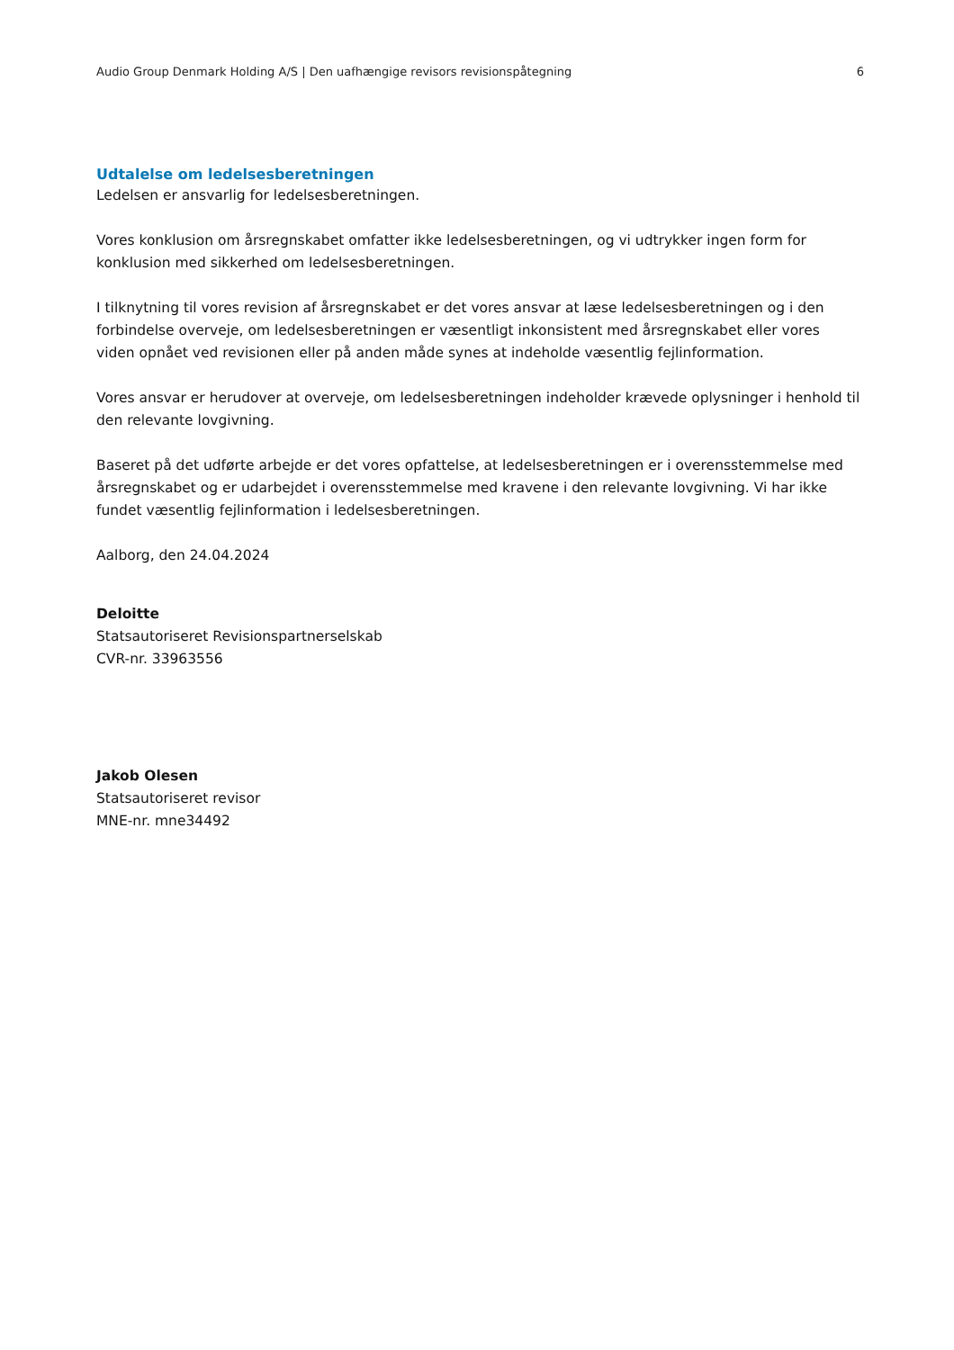Audio Group Denmark Holding A/S | Den uafhængige revisors revisionspåtegning 6
Udtalelse om ledelsesberetningen
Ledelsen er ansvarlig for ledelsesberetningen.
Vores konklusion om årsregnskabet omfatter ikke ledelsesberetningen, og vi udtrykker ingen form for konklusion med sikkerhed om ledelsesberetningen.
I tilknytning til vores revision af årsregnskabet er det vores ansvar at læse ledelsesberetningen og i den forbindelse overveje, om ledelsesberetningen er væsentligt inkonsistent med årsregnskabet eller vores viden opnået ved revisionen eller på anden måde synes at indeholde væsentlig fejlinformation.
Vores ansvar er herudover at overveje, om ledelsesberetningen indeholder krævede oplysninger i henhold til den relevante lovgivning.
Baseret på det udførte arbejde er det vores opfattelse, at ledelsesberetningen er i overensstemmelse med årsregnskabet og er udarbejdet i overensstemmelse med kravene i den relevante lovgivning. Vi har ikke fundet væsentlig fejlinformation i ledelsesberetningen.
Aalborg, den 24.04.2024
Deloitte
Statsautoriseret Revisionspartnerselskab
CVR-nr. 33963556
Jakob Olesen
Statsautoriseret revisor
MNE-nr. mne34492